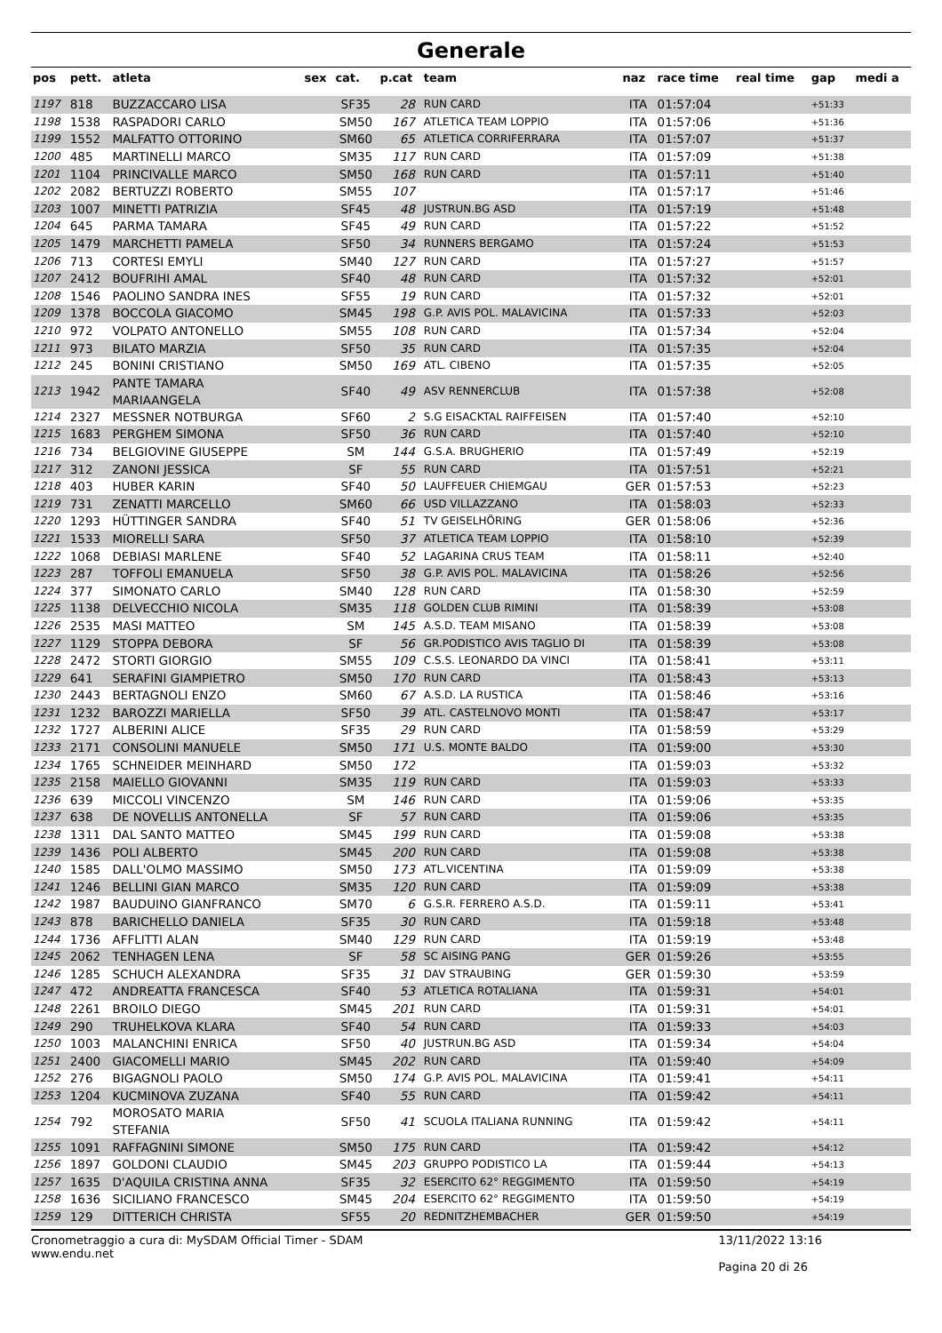Generale
| pos | pett. | atleta | sex | cat. | p.cat | team | naz | race time | real time | gap | medi a |
| --- | --- | --- | --- | --- | --- | --- | --- | --- | --- | --- | --- |
| 1197 | 818 | BUZZACCARO LISA | | SF35 | 28 | RUN CARD | ITA | 01:57:04 | | +51:33 | |
| 1198 | 1538 | RASPADORI CARLO | | SM50 | 167 | ATLETICA TEAM LOPPIO | ITA | 01:57:06 | | +51:36 | |
| 1199 | 1552 | MALFATTO OTTORINO | | SM60 | 65 | ATLETICA CORRIFERRARA | ITA | 01:57:07 | | +51:37 | |
| 1200 | 485 | MARTINELLI MARCO | | SM35 | 117 | RUN CARD | ITA | 01:57:09 | | +51:38 | |
| 1201 | 1104 | PRINCIVALLE MARCO | | SM50 | 168 | RUN CARD | ITA | 01:57:11 | | +51:40 | |
| 1202 | 2082 | BERTUZZI ROBERTO | | SM55 | 107 | | ITA | 01:57:17 | | +51:46 | |
| 1203 | 1007 | MINETTI PATRIZIA | | SF45 | 48 | JUSTRUN.BG ASD | ITA | 01:57:19 | | +51:48 | |
| 1204 | 645 | PARMA TAMARA | | SF45 | 49 | RUN CARD | ITA | 01:57:22 | | +51:52 | |
| 1205 | 1479 | MARCHETTI PAMELA | | SF50 | 34 | RUNNERS BERGAMO | ITA | 01:57:24 | | +51:53 | |
| 1206 | 713 | CORTESI EMYLI | | SM40 | 127 | RUN CARD | ITA | 01:57:27 | | +51:57 | |
| 1207 | 2412 | BOUFRIHI AMAL | | SF40 | 48 | RUN CARD | ITA | 01:57:32 | | +52:01 | |
| 1208 | 1546 | PAOLINO SANDRA INES | | SF55 | 19 | RUN CARD | ITA | 01:57:32 | | +52:01 | |
| 1209 | 1378 | BOCCOLA GIACOMO | | SM45 | 198 | G.P. AVIS POL. MALAVICINA | ITA | 01:57:33 | | +52:03 | |
| 1210 | 972 | VOLPATO ANTONELLO | | SM55 | 108 | RUN CARD | ITA | 01:57:34 | | +52:04 | |
| 1211 | 973 | BILATO MARZIA | | SF50 | 35 | RUN CARD | ITA | 01:57:35 | | +52:04 | |
| 1212 | 245 | BONINI CRISTIANO | | SM50 | 169 | ATL. CIBENO | ITA | 01:57:35 | | +52:05 | |
| 1213 | 1942 | PANTE TAMARA MARIAANGELA | | SF40 | 49 | ASV RENNERCLUB | ITA | 01:57:38 | | +52:08 | |
| 1214 | 2327 | MESSNER NOTBURGA | | SF60 | 2 | S.G EISACKTAL RAIFFEISEN | ITA | 01:57:40 | | +52:10 | |
| 1215 | 1683 | PERGHEM SIMONA | | SF50 | 36 | RUN CARD | ITA | 01:57:40 | | +52:10 | |
| 1216 | 734 | BELGIOVINE GIUSEPPE | | SM | 144 | G.S.A. BRUGHERIO | ITA | 01:57:49 | | +52:19 | |
| 1217 | 312 | ZANONI JESSICA | | SF | 55 | RUN CARD | ITA | 01:57:51 | | +52:21 | |
| 1218 | 403 | HUBER KARIN | | SF40 | 50 | LAUFFEUER CHIEMGAU | GER | 01:57:53 | | +52:23 | |
| 1219 | 731 | ZENATTI MARCELLO | | SM60 | 66 | USD VILLAZZANO | ITA | 01:58:03 | | +52:33 | |
| 1220 | 1293 | HÜTTINGER SANDRA | | SF40 | 51 | TV GEISELHÖRING | GER | 01:58:06 | | +52:36 | |
| 1221 | 1533 | MIORELLI SARA | | SF50 | 37 | ATLETICA TEAM LOPPIO | ITA | 01:58:10 | | +52:39 | |
| 1222 | 1068 | DEBIASI MARLENE | | SF40 | 52 | LAGARINA CRUS TEAM | ITA | 01:58:11 | | +52:40 | |
| 1223 | 287 | TOFFOLI EMANUELA | | SF50 | 38 | G.P. AVIS POL. MALAVICINA | ITA | 01:58:26 | | +52:56 | |
| 1224 | 377 | SIMONATO CARLO | | SM40 | 128 | RUN CARD | ITA | 01:58:30 | | +52:59 | |
| 1225 | 1138 | DELVECCHIO NICOLA | | SM35 | 118 | GOLDEN CLUB RIMINI | ITA | 01:58:39 | | +53:08 | |
| 1226 | 2535 | MASI MATTEO | | SM | 145 | A.S.D. TEAM MISANO | ITA | 01:58:39 | | +53:08 | |
| 1227 | 1129 | STOPPA DEBORA | | SF | 56 | GR.PODISTICO AVIS TAGLIO DI | ITA | 01:58:39 | | +53:08 | |
| 1228 | 2472 | STORTI GIORGIO | | SM55 | 109 | C.S.S. LEONARDO DA VINCI | ITA | 01:58:41 | | +53:11 | |
| 1229 | 641 | SERAFINI GIAMPIETRO | | SM50 | 170 | RUN CARD | ITA | 01:58:43 | | +53:13 | |
| 1230 | 2443 | BERTAGNOLI ENZO | | SM60 | 67 | A.S.D. LA RUSTICA | ITA | 01:58:46 | | +53:16 | |
| 1231 | 1232 | BAROZZI MARIELLA | | SF50 | 39 | ATL. CASTELNOVO MONTI | ITA | 01:58:47 | | +53:17 | |
| 1232 | 1727 | ALBERINI ALICE | | SF35 | 29 | RUN CARD | ITA | 01:58:59 | | +53:29 | |
| 1233 | 2171 | CONSOLINI MANUELE | | SM50 | 171 | U.S. MONTE BALDO | ITA | 01:59:00 | | +53:30 | |
| 1234 | 1765 | SCHNEIDER MEINHARD | | SM50 | 172 | | ITA | 01:59:03 | | +53:32 | |
| 1235 | 2158 | MAIELLO GIOVANNI | | SM35 | 119 | RUN CARD | ITA | 01:59:03 | | +53:33 | |
| 1236 | 639 | MICCOLI VINCENZO | | SM | 146 | RUN CARD | ITA | 01:59:06 | | +53:35 | |
| 1237 | 638 | DE NOVELLIS ANTONELLA | | SF | 57 | RUN CARD | ITA | 01:59:06 | | +53:35 | |
| 1238 | 1311 | DAL SANTO MATTEO | | SM45 | 199 | RUN CARD | ITA | 01:59:08 | | +53:38 | |
| 1239 | 1436 | POLI ALBERTO | | SM45 | 200 | RUN CARD | ITA | 01:59:08 | | +53:38 | |
| 1240 | 1585 | DALL'OLMO MASSIMO | | SM50 | 173 | ATL.VICENTINA | ITA | 01:59:09 | | +53:38 | |
| 1241 | 1246 | BELLINI GIAN MARCO | | SM35 | 120 | RUN CARD | ITA | 01:59:09 | | +53:38 | |
| 1242 | 1987 | BAUDUINO GIANFRANCO | | SM70 | 6 | G.S.R. FERRERO A.S.D. | ITA | 01:59:11 | | +53:41 | |
| 1243 | 878 | BARICHELLO DANIELA | | SF35 | 30 | RUN CARD | ITA | 01:59:18 | | +53:48 | |
| 1244 | 1736 | AFFLITTI ALAN | | SM40 | 129 | RUN CARD | ITA | 01:59:19 | | +53:48 | |
| 1245 | 2062 | TENHAGEN LENA | | SF | 58 | SC AISING PANG | GER | 01:59:26 | | +53:55 | |
| 1246 | 1285 | SCHUCH ALEXANDRA | | SF35 | 31 | DAV STRAUBING | GER | 01:59:30 | | +53:59 | |
| 1247 | 472 | ANDREATTA FRANCESCA | | SF40 | 53 | ATLETICA ROTALIANA | ITA | 01:59:31 | | +54:01 | |
| 1248 | 2261 | BROILO DIEGO | | SM45 | 201 | RUN CARD | ITA | 01:59:31 | | +54:01 | |
| 1249 | 290 | TRUHELKOVA KLARA | | SF40 | 54 | RUN CARD | ITA | 01:59:33 | | +54:03 | |
| 1250 | 1003 | MALANCHINI ENRICA | | SF50 | 40 | JUSTRUN.BG ASD | ITA | 01:59:34 | | +54:04 | |
| 1251 | 2400 | GIACOMELLI MARIO | | SM45 | 202 | RUN CARD | ITA | 01:59:40 | | +54:09 | |
| 1252 | 276 | BIGAGNOLI PAOLO | | SM50 | 174 | G.P. AVIS POL. MALAVICINA | ITA | 01:59:41 | | +54:11 | |
| 1253 | 1204 | KUCMINOVA ZUZANA | | SF40 | 55 | RUN CARD | ITA | 01:59:42 | | +54:11 | |
| 1254 | 792 | MOROSATO MARIA STEFANIA | | SF50 | 41 | SCUOLA ITALIANA RUNNING | ITA | 01:59:42 | | +54:11 | |
| 1255 | 1091 | RAFFAGNINI SIMONE | | SM50 | 175 | RUN CARD | ITA | 01:59:42 | | +54:12 | |
| 1256 | 1897 | GOLDONI CLAUDIO | | SM45 | 203 | GRUPPO PODISTICO LA | ITA | 01:59:44 | | +54:13 | |
| 1257 | 1635 | D'AQUILA CRISTINA ANNA | | SF35 | 32 | ESERCITO 62° REGGIMENTO | ITA | 01:59:50 | | +54:19 | |
| 1258 | 1636 | SICILIANO FRANCESCO | | SM45 | 204 | ESERCITO 62° REGGIMENTO | ITA | 01:59:50 | | +54:19 | |
| 1259 | 129 | DITTERICH CHRISTA | | SF55 | 20 | REDNITZHEMBACHER | GER | 01:59:50 | | +54:19 | |
Cronometraggio a cura di: MySDAM Official Timer - SDAM
www.endu.net
13/11/2022 13:16
Pagina 20 di 26